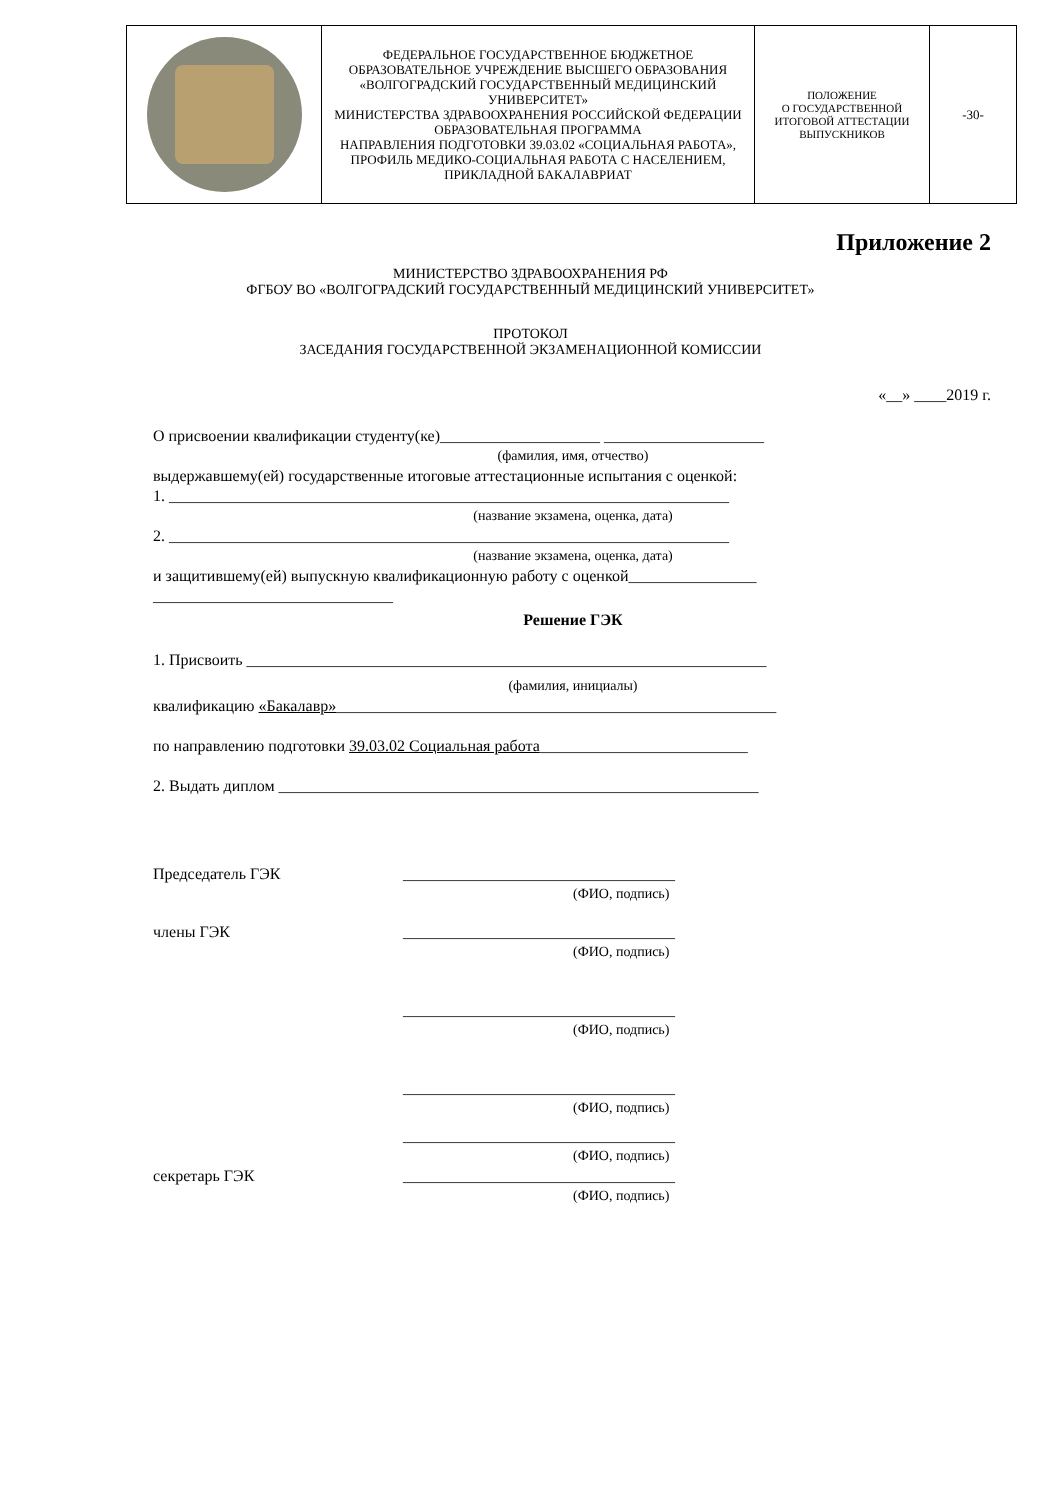| | ФЕДЕРАЛЬНОЕ ГОСУДАРСТВЕННОЕ БЮДЖЕТНОЕ ОБРАЗОВАТЕЛЬНОЕ УЧРЕЖДЕНИЕ ВЫСШЕГО ОБРАЗОВАНИЯ «ВОЛГОГРАДСКИЙ ГОСУДАРСТВЕННЫЙ МЕДИЦИНСКИЙ УНИВЕРСИТЕТ» МИНИСТЕРСТВА ЗДРАВООХРАНЕНИЯ РОССИЙСКОЙ ФЕДЕРАЦИИ ОБРАЗОВАТЕЛЬНАЯ ПРОГРАММА НАПРАВЛЕНИЯ ПОДГОТОВКИ 39.03.02 «СОЦИАЛЬНАЯ РАБОТА», ПРОФИЛЬ МЕДИКО-СОЦИАЛЬНАЯ РАБОТА С НАСЕЛЕНИЕМ, ПРИКЛАДНОЙ БАКАЛАВРИАТ | ПОЛОЖЕНИЕ О ГОСУДАРСТВЕННОЙ ИТОГОВОЙ АТТЕСТАЦИИ ВЫПУСКНИКОВ | -30- |
Приложение 2
МИНИСТЕРСТВО ЗДРАВООХРАНЕНИЯ РФ
ФГБОУ ВО «ВОЛГОГРАДСКИЙ ГОСУДАРСТВЕННЫЙ МЕДИЦИНСКИЙ УНИВЕРСИТЕТ»
ПРОТОКОЛ
ЗАСЕДАНИЯ ГОСУДАРСТВЕННОЙ ЭКЗАМЕНАЦИОННОЙ КОМИССИИ
«__» ____2019 г.
О присвоении квалификации студенту(ке)____________________ ____________________
(фамилия, имя, отчество)
выдержавшему(ей) государственные итоговые аттестационные испытания с оценкой:
1. ______________________________________________________________________
(название экзамена, оценка, дата)
2. ______________________________________________________________________
(название экзамена, оценка, дата)
и защитившему(ей) выпускную квалификационную работу с оценкой________________
______________________________
Решение ГЭК
1. Присвоить _________________________________________________________________
(фамилия, инициалы)
квалификацию «Бакалавр»_______________________________________________________
по направлению подготовки 39.03.02 Социальная работа__________________________
2. Выдать диплом ____________________________________________________________
Председатель ГЭК __________________________________
(ФИО, подпись)
члены ГЭК __________________________________
(ФИО, подпись)
__________________________________
(ФИО, подпись)
__________________________________
(ФИО, подпись)
__________________________________
(ФИО, подпись)
секретарь ГЭК __________________________________
(ФИО, подпись)